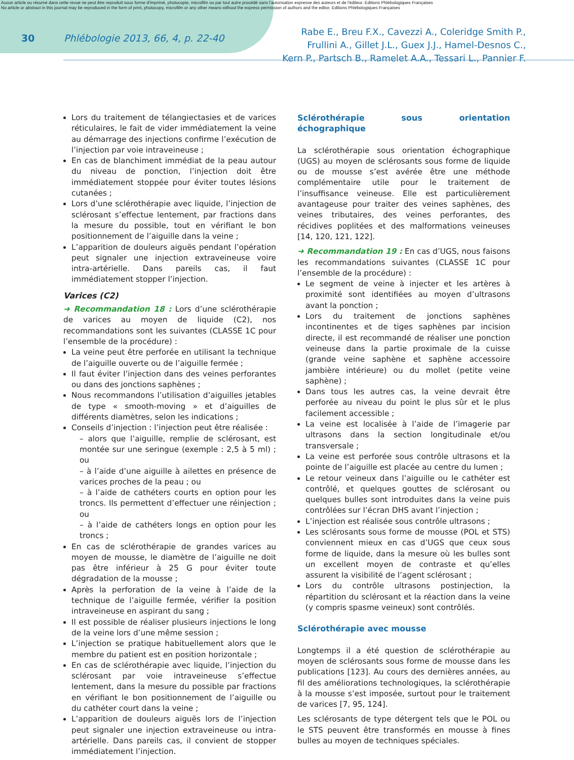Aucun article ou résumé dans cette revue ne peut être reproduit sous forme d'imprimé, photocopie, microfilm ou par tout autre procédé sans l'autorisation expresse des auteurs et de l'éditeur. Editions Phlébologiques Françaises
No article or abstract in this journal may be reproduced in the form of print, photocopy, microfilm or any other means without the express permission of authors and the editor. Editions Phlébologiques Françaises
30 Phlébologie 2013, 66, 4, p. 22-40
Rabe E., Breu F.X., Cavezzi A., Coleridge Smith P.,
Frullini A., Gillet J.L., Guex J.J., Hamel-Desnos C.,
Kern P., Partsch B., Ramelet A.A., Tessari L., Pannier F.
Lors du traitement de télangiectasies et de varices réticulaires, le fait de vider immédiatement la veine au démarrage des injections confirme l’exécution de l’injection par voie intraveineuse ;
En cas de blanchiment immédiat de la peau autour du niveau de ponction, l’injection doit être immédiatement stoppée pour éviter toutes lésions cutanées ;
Lors d’une sclérothérapie avec liquide, l’injection de sclérosant s’effectue lentement, par fractions dans la mesure du possible, tout en vérifiant le bon positionnement de l’aiguille dans la veine ;
L’apparition de douleurs aiguës pendant l’opération peut signaler une injection extraveineuse voire intra-artérielle. Dans pareils cas, il faut immédiatement stopper l’injection.
Varices (C2)
➜ Recommandation 18 : Lors d’une sclérothérapie de varices au moyen de liquide (C2), nos recommandations sont les suivantes (CLASSE 1C pour l’ensemble de la procédure) :
La veine peut être perforée en utilisant la technique de l’aiguille ouverte ou de l’aiguille fermée ;
Il faut éviter l’injection dans des veines perforantes ou dans des jonctions saphènes ;
Nous recommandons l’utilisation d’aiguilles jetables de type « smooth-moving » et d’aiguilles de différents diamètres, selon les indications ;
Conseils d’injection : l’injection peut être réalisée :
– alors que l’aiguille, remplie de sclérosant, est montée sur une seringue (exemple : 2,5 à 5 ml) ; ou
– à l’aide d’une aiguille à ailettes en présence de varices proches de la peau ; ou
– à l’aide de cathéters courts en option pour les troncs. Ils permettent d’effectuer une réinjection ; ou
– à l’aide de cathéters longs en option pour les troncs ;
En cas de sclérothérapie de grandes varices au moyen de mousse, le diamètre de l’aiguille ne doit pas être inférieur à 25 G pour éviter toute dégradation de la mousse ;
Après la perforation de la veine à l’aide de la technique de l’aiguille fermée, vérifier la position intraveineuse en aspirant du sang ;
Il est possible de réaliser plusieurs injections le long de la veine lors d’une même session ;
L’injection se pratique habituellement alors que le membre du patient est en position horizontale ;
En cas de sclérothérapie avec liquide, l’injection du sclérosant par voie intraveineuse s’effectue lentement, dans la mesure du possible par fractions en vérifiant le bon positionnement de l’aiguille ou du cathéter court dans la veine ;
L’apparition de douleurs aiguës lors de l’injection peut signaler une injection extraveineuse ou intra-artérielle. Dans pareils cas, il convient de stopper immédiatement l’injection.
Sclérothérapie sous orientation échographique
La sclérothérapie sous orientation échographique (UGS) au moyen de sclérosants sous forme de liquide ou de mousse s’est avérée être une méthode complémentaire utile pour le traitement de l’insuffisance veineuse. Elle est particulièrement avantageuse pour traiter des veines saphènes, des veines tributaires, des veines perforantes, des récidives poplitées et des malformations veineuses [14, 120, 121, 122].
➜ Recommandation 19 : En cas d’UGS, nous faisons les recommandations suivantes (CLASSE 1C pour l’ensemble de la procédure) :
Le segment de veine à injecter et les artères à proximité sont identifiées au moyen d’ultrasons avant la ponction ;
Lors du traitement de jonctions saphènes incontinentes et de tiges saphènes par incision directe, il est recommandé de réaliser une ponction veineuse dans la partie proximale de la cuisse (grande veine saphène et saphène accessoire jambière intérieure) ou du mollet (petite veine saphène) ;
Dans tous les autres cas, la veine devrait être perforée au niveau du point le plus sûr et le plus facilement accessible ;
La veine est localisée à l’aide de l’imagerie par ultrasons dans la section longitudinale et/ou transversale ;
La veine est perforée sous contrôle ultrasons et la pointe de l’aiguille est placée au centre du lumen ;
Le retour veineux dans l’aiguille ou le cathéter est contrôlé, et quelques gouttes de sclérosant ou quelques bulles sont introduites dans la veine puis contrôlées sur l’écran DHS avant l’injection ;
L’injection est réalisée sous contrôle ultrasons ;
Les sclérosants sous forme de mousse (POL et STS) conviennent mieux en cas d’UGS que ceux sous forme de liquide, dans la mesure où les bulles sont un excellent moyen de contraste et qu’elles assurent la visibilité de l’agent sclérosant ;
Lors du contrôle ultrasons postinjection, la répartition du sclérosant et la réaction dans la veine (y compris spasme veineux) sont contrôlés.
Sclérothérapie avec mousse
Longtemps il a été question de sclérothérapie au moyen de sclérosants sous forme de mousse dans les publications [123]. Au cours des dernières années, au fil des améliorations technologiques, la sclérothérapie à la mousse s’est imposée, surtout pour le traitement de varices [7, 95, 124].
Les sclérosants de type détergent tels que le POL ou le STS peuvent être transformés en mousse à fines bulles au moyen de techniques spéciales.